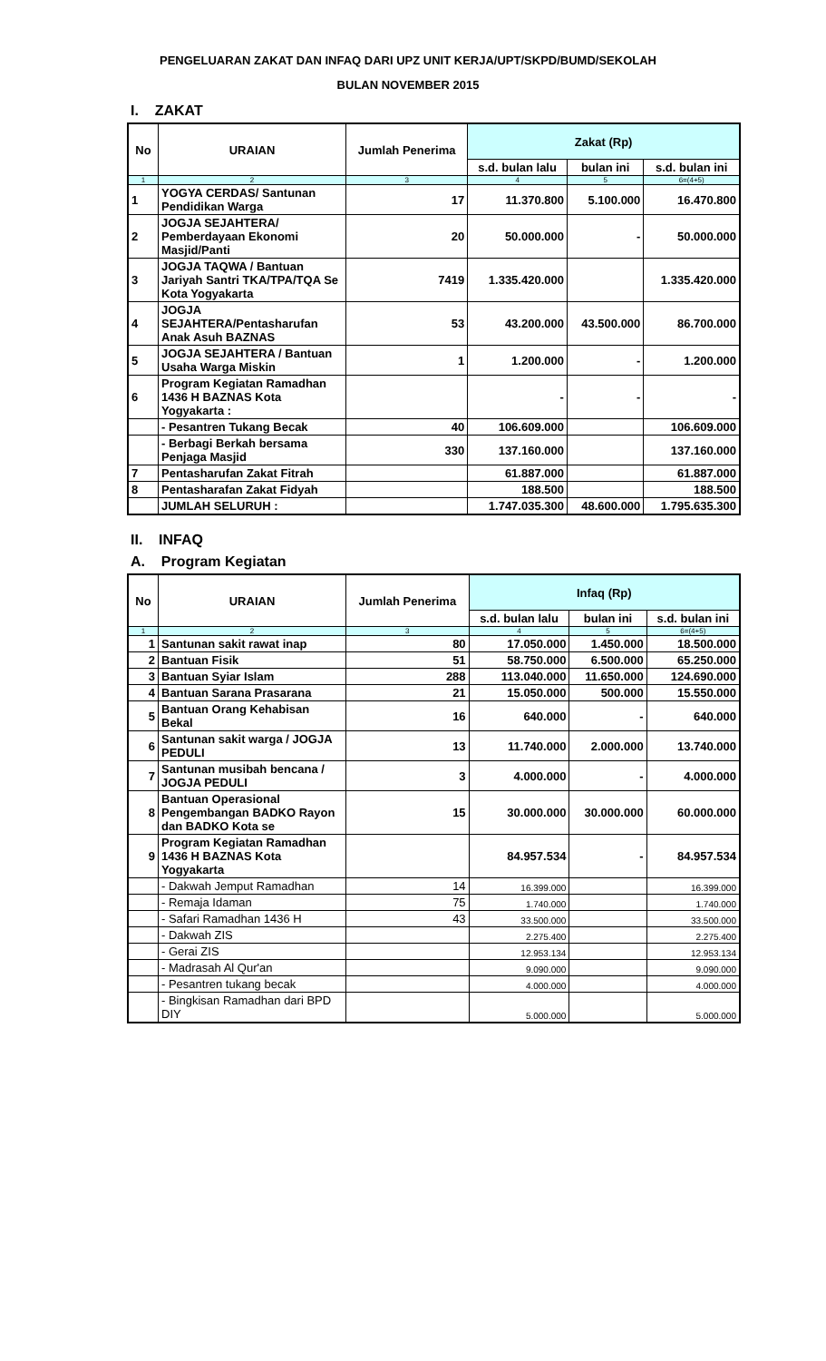PENGELUARAN ZAKAT DAN INFAQ DARI UPZ UNIT KERJA/UPT/SKPD/BUMD/SEKOLAH
BULAN NOVEMBER 2015
I. ZAKAT
| No | URAIAN | Jumlah Penerima | Zakat (Rp) | | |
| --- | --- | --- | --- | --- | --- |
| | | | s.d. bulan lalu | bulan ini | s.d. bulan ini |
| 1 | 2 | 3 | 4 | 5 | 6=(4+5) |
| 1 | YOGYA CERDAS/ Santunan Pendidikan Warga | 17 | 11.370.800 | 5.100.000 | 16.470.800 |
| 2 | JOGJA SEJAHTERA/ Pemberdayaan Ekonomi Masjid/Panti | 20 | 50.000.000 | - | 50.000.000 |
| 3 | JOGJA TAQWA / Bantuan Jariyah Santri TKA/TPA/TQA Se Kota Yogyakarta | 7419 | 1.335.420.000 | | 1.335.420.000 |
| 4 | JOGJA SEJAHTERA/Pentasharufan Anak Asuh BAZNAS | 53 | 43.200.000 | 43.500.000 | 86.700.000 |
| 5 | JOGJA SEJAHTERA / Bantuan Usaha Warga Miskin | 1 | 1.200.000 | - | 1.200.000 |
| 6 | Program Kegiatan Ramadhan 1436 H BAZNAS Kota Yogyakarta : | | - | - | - |
| | - Pesantren Tukang Becak | 40 | 106.609.000 | | 106.609.000 |
| | - Berbagi Berkah bersama Penjaga Masjid | 330 | 137.160.000 | | 137.160.000 |
| 7 | Pentasharufan Zakat Fitrah | | 61.887.000 | | 61.887.000 |
| 8 | Pentasharafan Zakat Fidyah | | 188.500 | | 188.500 |
| | JUMLAH SELURUH : | | 1.747.035.300 | 48.600.000 | 1.795.635.300 |
II. INFAQ
A. Program Kegiatan
| No | URAIAN | Jumlah Penerima | Infaq (Rp) | | |
| --- | --- | --- | --- | --- | --- |
| | | | s.d. bulan lalu | bulan ini | s.d. bulan ini |
| 1 | 2 | 3 | 4 | 5 | 6=(4+5) |
| 1 | Santunan sakit rawat inap | 80 | 17.050.000 | 1.450.000 | 18.500.000 |
| 2 | Bantuan Fisik | 51 | 58.750.000 | 6.500.000 | 65.250.000 |
| 3 | Bantuan Syiar Islam | 288 | 113.040.000 | 11.650.000 | 124.690.000 |
| 4 | Bantuan Sarana Prasarana | 21 | 15.050.000 | 500.000 | 15.550.000 |
| 5 | Bantuan Orang Kehabisan Bekal | 16 | 640.000 | - | 640.000 |
| 6 | Santunan sakit warga / JOGJA PEDULI | 13 | 11.740.000 | 2.000.000 | 13.740.000 |
| 7 | Santunan musibah bencana / JOGJA PEDULI | 3 | 4.000.000 | - | 4.000.000 |
| 8 | Bantuan Operasional Pengembangan BADKO Rayon dan BADKO Kota se | 15 | 30.000.000 | 30.000.000 | 60.000.000 |
| 9 | Program Kegiatan Ramadhan 1436 H BAZNAS Kota Yogyakarta | | 84.957.534 | - | 84.957.534 |
| | - Dakwah Jemput Ramadhan | 14 | 16.399.000 | | 16.399.000 |
| | - Remaja Idaman | 75 | 1.740.000 | | 1.740.000 |
| | - Safari Ramadhan 1436 H | 43 | 33.500.000 | | 33.500.000 |
| | - Dakwah ZIS | | 2.275.400 | | 2.275.400 |
| | - Gerai ZIS | | 12.953.134 | | 12.953.134 |
| | - Madrasah Al Qur'an | | 9.090.000 | | 9.090.000 |
| | - Pesantren tukang becak | | 4.000.000 | | 4.000.000 |
| | - Bingkisan Ramadhan dari BPD DIY | | 5.000.000 | | 5.000.000 |